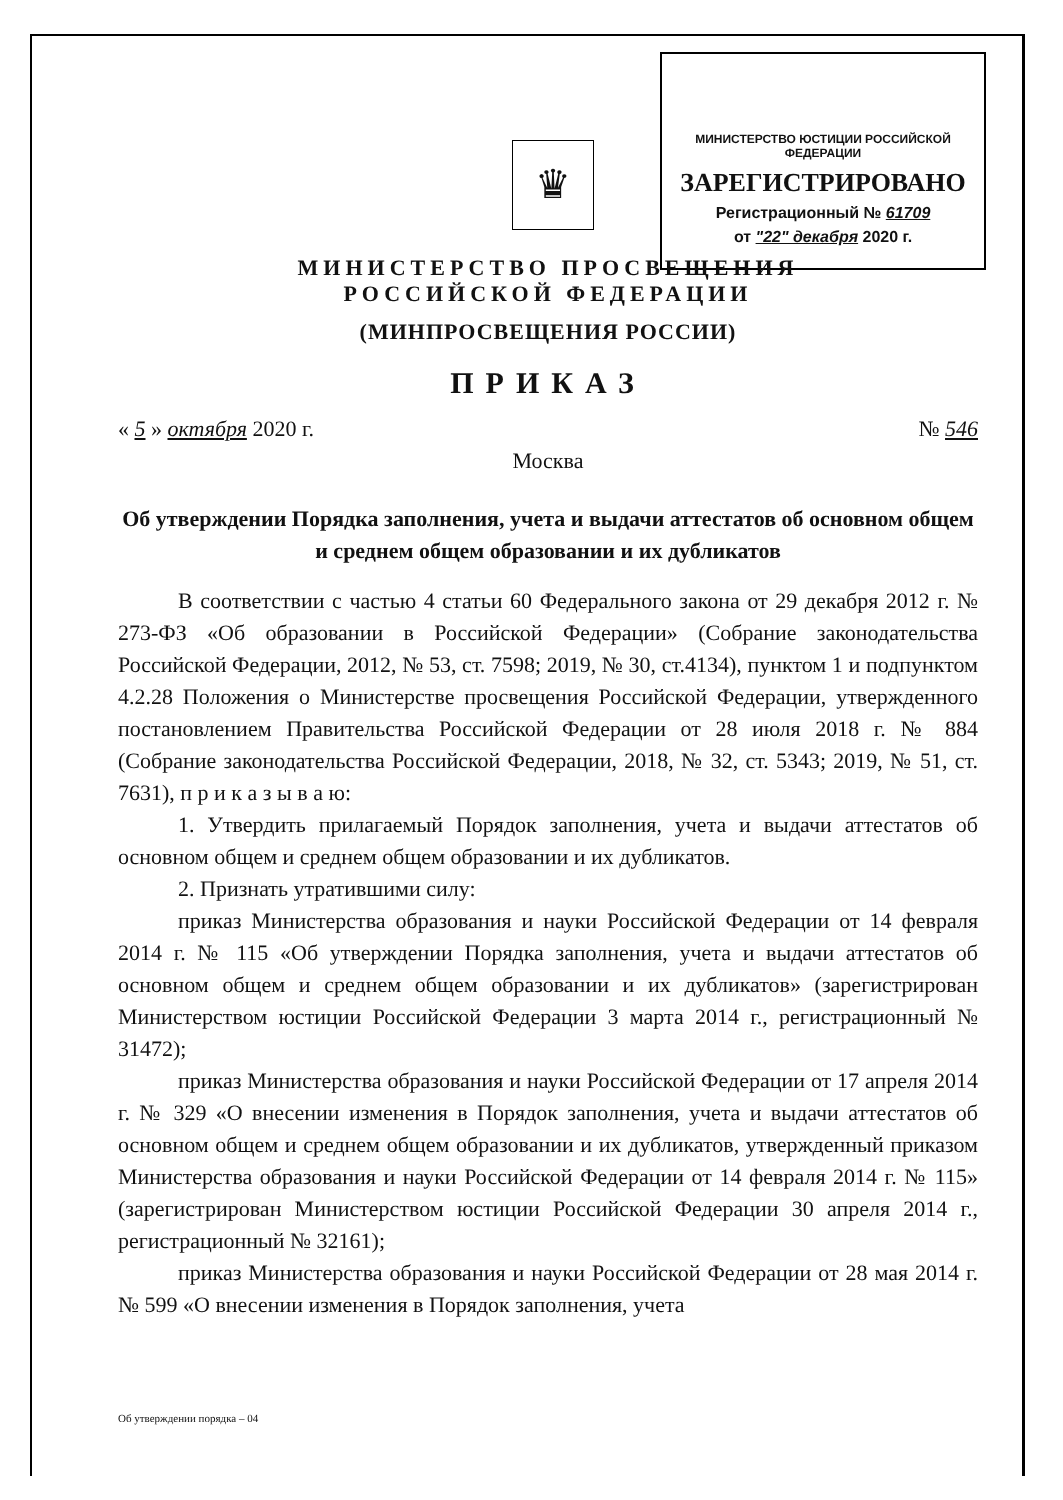МИНИСТЕРСТВО ЮСТИЦИИ РОССИЙСКОЙ ФЕДЕРАЦИИ
ЗАРЕГИСТРИРОВАНО
Регистрационный № 61709
от "22" декабря 2020 г.
♛
МИНИСТЕРСТВО ПРОСВЕЩЕНИЯ
РОССИЙСКОЙ ФЕДЕРАЦИИ
(МИНПРОСВЕЩЕНИЯ РОССИИ)
ПРИКАЗ
« 5 » октября 2020 г. № 546
Москва
Об утверждении Порядка заполнения, учета и выдачи аттестатов об основном общем и среднем общем образовании и их дубликатов
В соответствии с частью 4 статьи 60 Федерального закона от 29 декабря 2012 г. № 273-ФЗ «Об образовании в Российской Федерации» (Собрание законодательства Российской Федерации, 2012, № 53, ст. 7598; 2019, № 30, ст.4134), пунктом 1 и подпунктом 4.2.28 Положения о Министерстве просвещения Российской Федерации, утвержденного постановлением Правительства Российской Федерации от 28 июля 2018 г. № 884 (Собрание законодательства Российской Федерации, 2018, № 32, ст. 5343; 2019, № 51, ст. 7631), п р и к а з ы в а ю:
1. Утвердить прилагаемый Порядок заполнения, учета и выдачи аттестатов об основном общем и среднем общем образовании и их дубликатов.
2. Признать утратившими силу:
приказ Министерства образования и науки Российской Федерации от 14 февраля 2014 г. № 115 «Об утверждении Порядка заполнения, учета и выдачи аттестатов об основном общем и среднем общем образовании и их дубликатов» (зарегистрирован Министерством юстиции Российской Федерации 3 марта 2014 г., регистрационный № 31472);
приказ Министерства образования и науки Российской Федерации от 17 апреля 2014 г. № 329 «О внесении изменения в Порядок заполнения, учета и выдачи аттестатов об основном общем и среднем общем образовании и их дубликатов, утвержденный приказом Министерства образования и науки Российской Федерации от 14 февраля 2014 г. № 115» (зарегистрирован Министерством юстиции Российской Федерации 30 апреля 2014 г., регистрационный № 32161);
приказ Министерства образования и науки Российской Федерации от 28 мая 2014 г. № 599 «О внесении изменения в Порядок заполнения, учета
Об утверждении порядка – 04